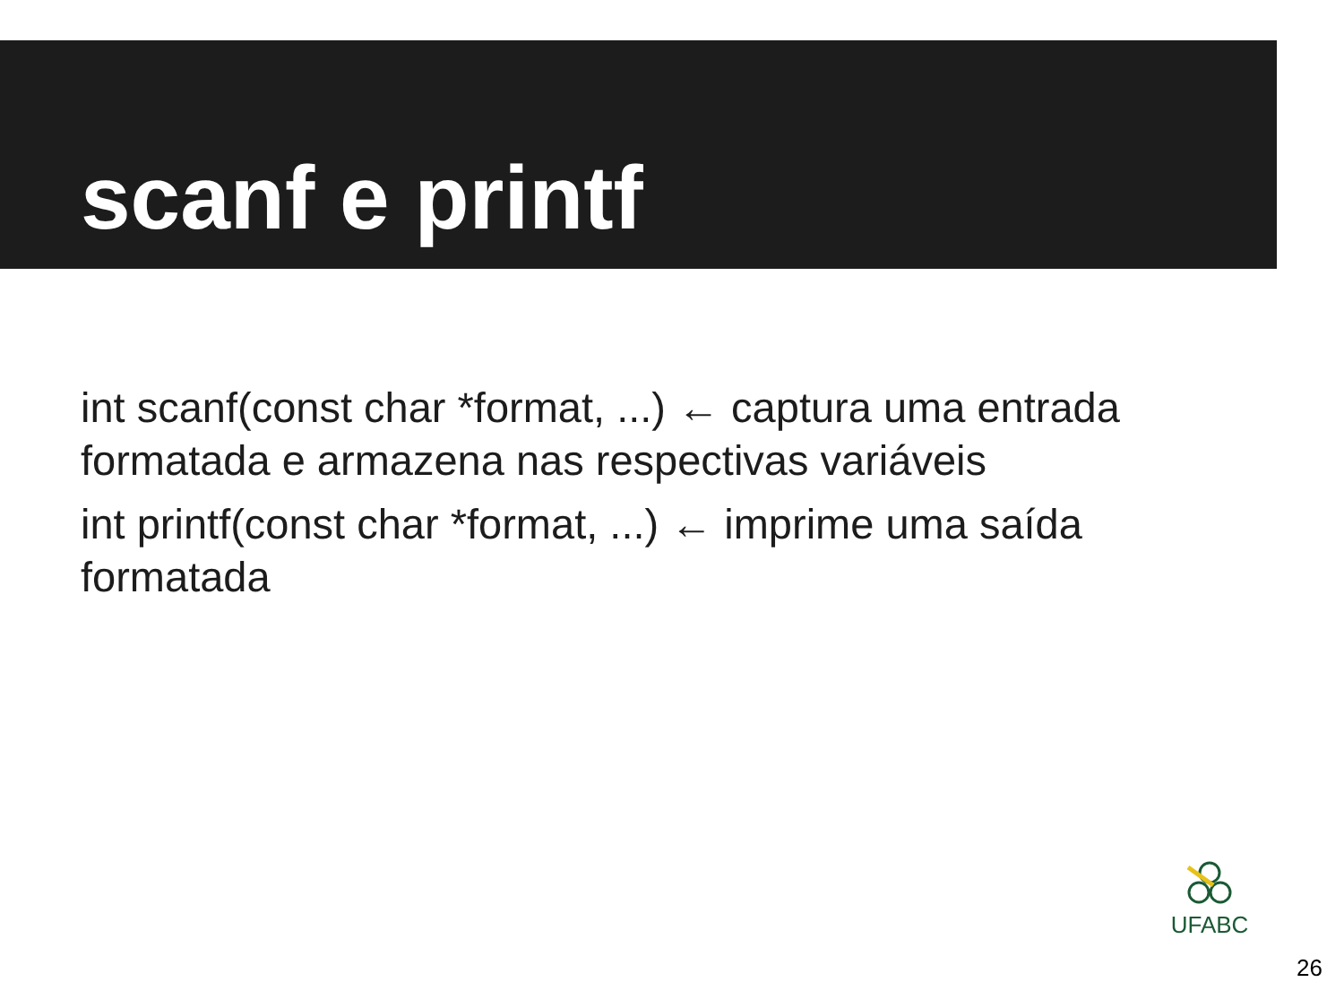scanf e printf
int scanf(const char *format, ...) ← captura uma entrada formatada e armazena nas respectivas variáveis
int printf(const char *format, ...) ← imprime uma saída formatada
UFABC
26